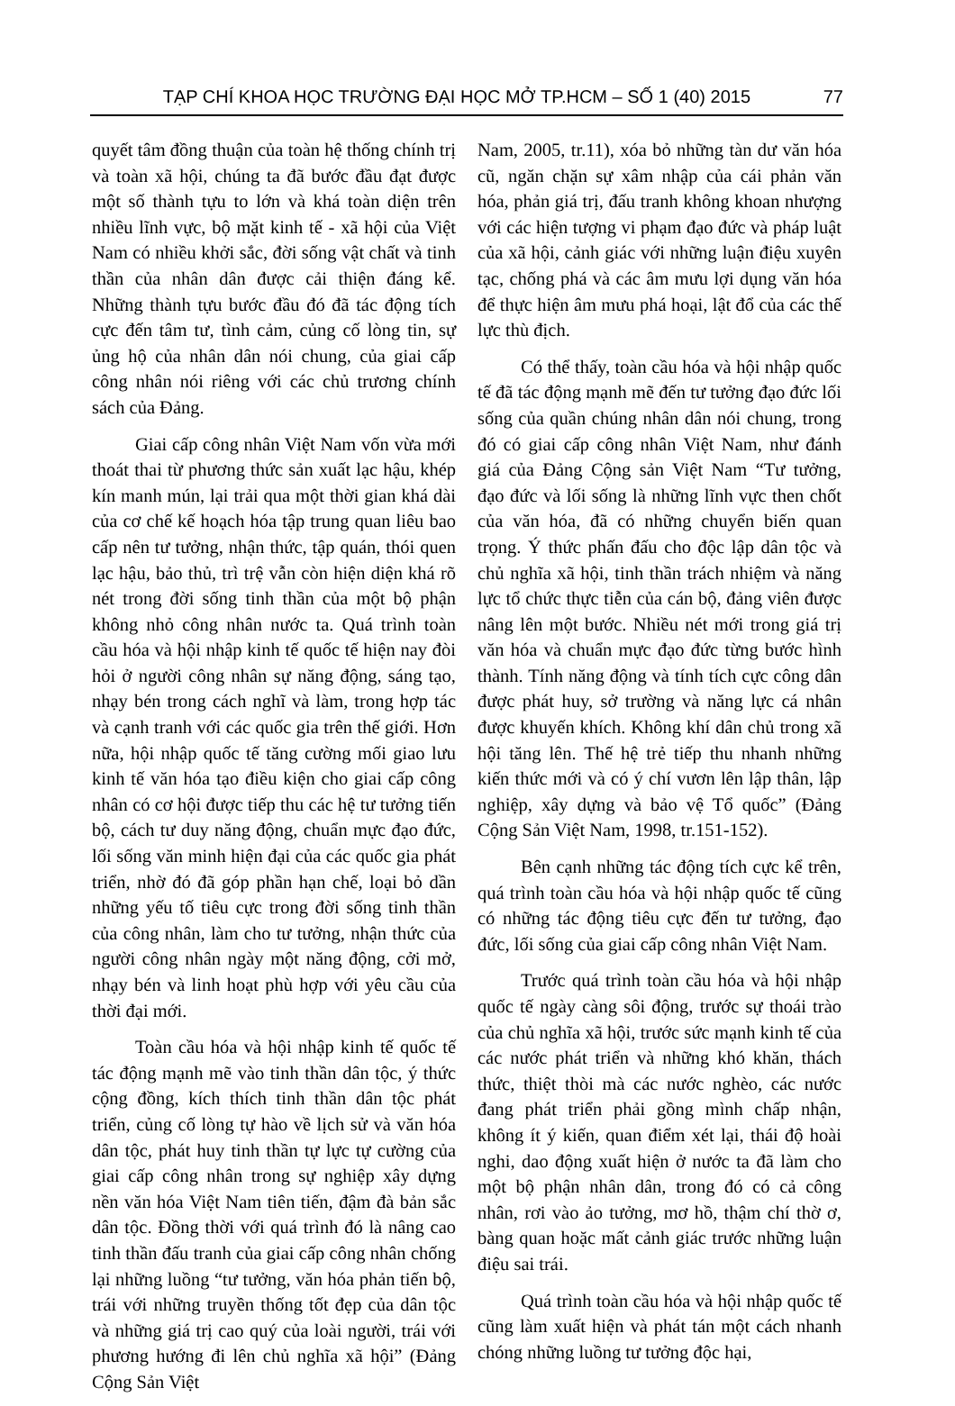TẠP CHÍ KHOA HỌC TRƯỜNG ĐẠI HỌC MỞ TP.HCM – SỐ 1 (40) 2015 77
quyết tâm đồng thuận của toàn hệ thống chính trị và toàn xã hội, chúng ta đã bước đầu đạt được một số thành tựu to lớn và khá toàn diện trên nhiều lĩnh vực, bộ mặt kinh tế - xã hội của Việt Nam có nhiều khởi sắc, đời sống vật chất và tinh thần của nhân dân được cải thiện đáng kể. Những thành tựu bước đầu đó đã tác động tích cực đến tâm tư, tình cảm, củng cố lòng tin, sự ủng hộ của nhân dân nói chung, của giai cấp công nhân nói riêng với các chủ trương chính sách của Đảng.
Giai cấp công nhân Việt Nam vốn vừa mới thoát thai từ phương thức sản xuất lạc hậu, khép kín manh mún, lại trải qua một thời gian khá dài của cơ chế kế hoạch hóa tập trung quan liêu bao cấp nên tư tưởng, nhận thức, tập quán, thói quen lạc hậu, bảo thủ, trì trệ vẫn còn hiện diện khá rõ nét trong đời sống tinh thần của một bộ phận không nhỏ công nhân nước ta. Quá trình toàn cầu hóa và hội nhập kinh tế quốc tế hiện nay đòi hỏi ở người công nhân sự năng động, sáng tạo, nhạy bén trong cách nghĩ và làm, trong hợp tác và cạnh tranh với các quốc gia trên thế giới. Hơn nữa, hội nhập quốc tế tăng cường mối giao lưu kinh tế văn hóa tạo điều kiện cho giai cấp công nhân có cơ hội được tiếp thu các hệ tư tưởng tiến bộ, cách tư duy năng động, chuẩn mực đạo đức, lối sống văn minh hiện đại của các quốc gia phát triển, nhờ đó đã góp phần hạn chế, loại bỏ dần những yếu tố tiêu cực trong đời sống tinh thần của công nhân, làm cho tư tưởng, nhận thức của người công nhân ngày một năng động, cởi mở, nhạy bén và linh hoạt phù hợp với yêu cầu của thời đại mới.
Toàn cầu hóa và hội nhập kinh tế quốc tế tác động mạnh mẽ vào tinh thần dân tộc, ý thức cộng đồng, kích thích tinh thần dân tộc phát triển, củng cố lòng tự hào về lịch sử và văn hóa dân tộc, phát huy tinh thần tự lực tự cường của giai cấp công nhân trong sự nghiệp xây dựng nền văn hóa Việt Nam tiên tiến, đậm đà bản sắc dân tộc. Đồng thời với quá trình đó là nâng cao tinh thần đấu tranh của giai cấp công nhân chống lại những luồng “tư tưởng, văn hóa phản tiến bộ, trái với những truyền thống tốt đẹp của dân tộc và những giá trị cao quý của loài người, trái với phương hướng đi lên chủ nghĩa xã hội” (Đảng Cộng Sản Việt
Nam, 2005, tr.11), xóa bỏ những tàn dư văn hóa cũ, ngăn chặn sự xâm nhập của cái phản văn hóa, phản giá trị, đấu tranh không khoan nhượng với các hiện tượng vi phạm đạo đức và pháp luật của xã hội, cảnh giác với những luận điệu xuyên tạc, chống phá và các âm mưu lợi dụng văn hóa để thực hiện âm mưu phá hoại, lật đổ của các thế lực thù địch.
Có thể thấy, toàn cầu hóa và hội nhập quốc tế đã tác động mạnh mẽ đến tư tưởng đạo đức lối sống của quần chúng nhân dân nói chung, trong đó có giai cấp công nhân Việt Nam, như đánh giá của Đảng Cộng sản Việt Nam “Tư tưởng, đạo đức và lối sống là những lĩnh vực then chốt của văn hóa, đã có những chuyển biến quan trọng. Ý thức phấn đấu cho độc lập dân tộc và chủ nghĩa xã hội, tinh thần trách nhiệm và năng lực tổ chức thực tiễn của cán bộ, đảng viên được nâng lên một bước. Nhiều nét mới trong giá trị văn hóa và chuẩn mực đạo đức từng bước hình thành. Tính năng động và tính tích cực công dân được phát huy, sở trường và năng lực cá nhân được khuyến khích. Không khí dân chủ trong xã hội tăng lên. Thế hệ trẻ tiếp thu nhanh những kiến thức mới và có ý chí vươn lên lập thân, lập nghiệp, xây dựng và bảo vệ Tổ quốc” (Đảng Cộng Sản Việt Nam, 1998, tr.151-152).
Bên cạnh những tác động tích cực kể trên, quá trình toàn cầu hóa và hội nhập quốc tế cũng có những tác động tiêu cực đến tư tưởng, đạo đức, lối sống của giai cấp công nhân Việt Nam.
Trước quá trình toàn cầu hóa và hội nhập quốc tế ngày càng sôi động, trước sự thoái trào của chủ nghĩa xã hội, trước sức mạnh kinh tế của các nước phát triển và những khó khăn, thách thức, thiệt thòi mà các nước nghèo, các nước đang phát triển phải gồng mình chấp nhận, không ít ý kiến, quan điểm xét lại, thái độ hoài nghi, dao động xuất hiện ở nước ta đã làm cho một bộ phận nhân dân, trong đó có cả công nhân, rơi vào ảo tưởng, mơ hồ, thậm chí thờ ơ, bàng quan hoặc mất cảnh giác trước những luận điệu sai trái.
Quá trình toàn cầu hóa và hội nhập quốc tế cũng làm xuất hiện và phát tán một cách nhanh chóng những luồng tư tưởng độc hại,